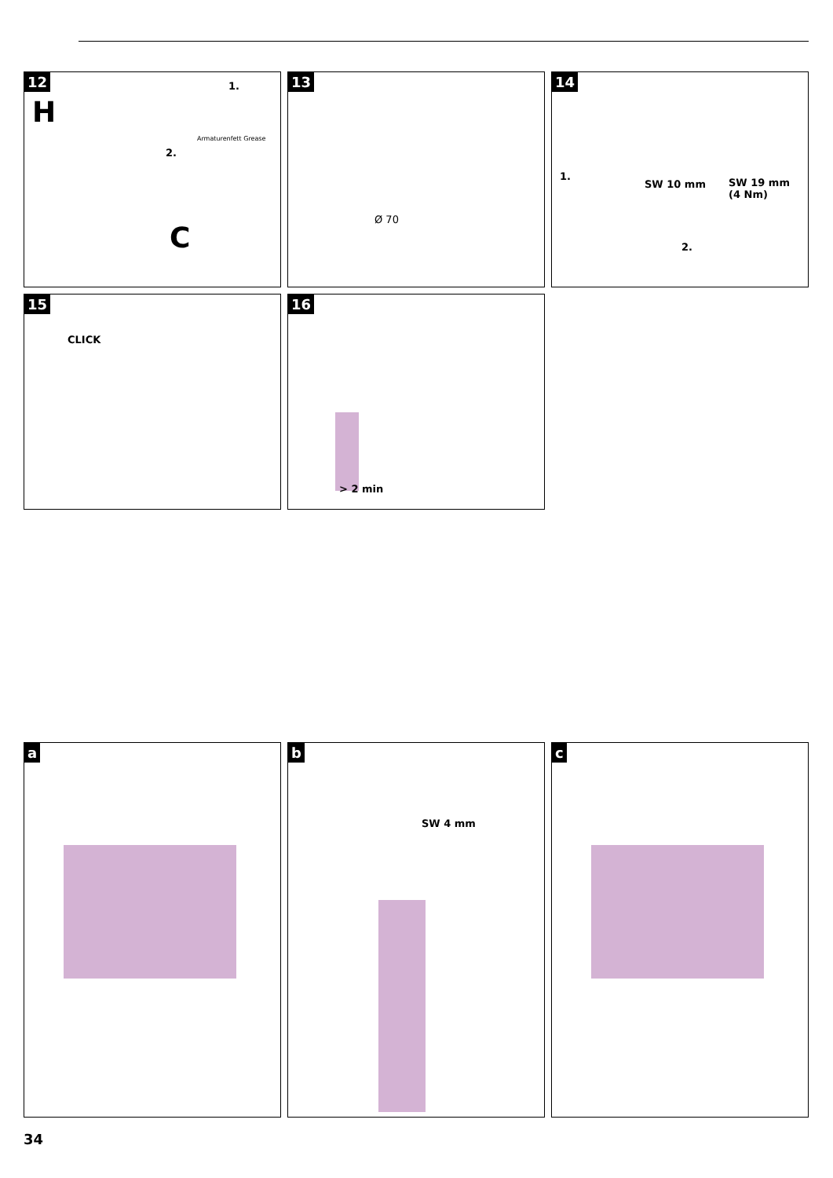12
H
1.
2.
Armaturenfett Grease
C
13
Ø 70
14
1.
SW 10 mm
SW 19 mm
(4 Nm)
2.
15
CLICK
16
> 2 min
a
b
SW 4 mm
c
34